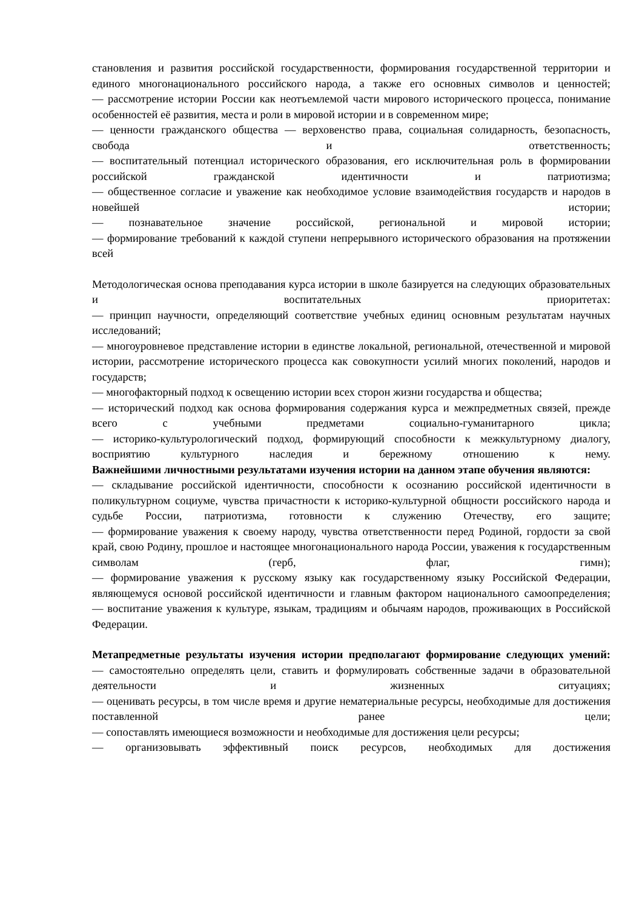становления и развития российской государственности, формирования государственной территории и единого многонационального российского народа, а также его основных символов и ценностей;
— рассмотрение истории России как неотъемлемой части мирового исторического процесса, понимание особенностей её развития, места и роли в мировой истории и в современном мире;
— ценности гражданского общества — верховенство права, социальная солидарность, безопасность, свобода и ответственность;
— воспитательный потенциал исторического образования, его исключительная роль в формировании российской гражданской идентичности и патриотизма;
— общественное согласие и уважение как необходимое условие взаимодействия государств и народов в новейшей истории;
— познавательное значение российской, региональной и мировой истории;
— формирование требований к каждой ступени непрерывного исторического образования на протяжении всей
Методологическая основа преподавания курса истории в школе базируется на следующих образовательных и воспитательных приоритетах:
— принцип научности, определяющий соответствие учебных единиц основным результатам научных исследований;
— многоуровневое представление истории в единстве локальной, региональной, отечественной и мировой истории, рассмотрение исторического процесса как совокупности усилий многих поколений, народов и государств;
— многофакторный подход к освещению истории всех сторон жизни государства и общества;
— исторический подход как основа формирования содержания курса и межпредметных связей, прежде всего с учебными предметами социально-гуманитарного цикла;
— историко-культурологический подход, формирующий способности к межкультурному диалогу, восприятию культурного наследия и бережному отношению к нему.
Важнейшими личностными результатами изучения истории на данном этапе обучения являются:
— складывание российской идентичности, способности к осознанию российской идентичности в поликультурном социуме, чувства причастности к историко-культурной общности российского народа и судьбе России, патриотизма, готовности к служению Отечеству, его защите;
— формирование уважения к своему народу, чувства ответственности перед Родиной, гордости за свой край, свою Родину, прошлое и настоящее многонационального народа России, уважения к государственным символам (герб, флаг, гимн);
— формирование уважения к русскому языку как государственному языку Российской Федерации, являющемуся основой российской идентичности и главным фактором национального самоопределения;
— воспитание уважения к культуре, языкам, традициям и обычаям народов, проживающих в Российской Федерации.
Метапредметные результаты изучения истории предполагают формирование следующих умений:
— самостоятельно определять цели, ставить и формулировать собственные задачи в образовательной деятельности и жизненных ситуациях;
— оценивать ресурсы, в том числе время и другие нематериальные ресурсы, необходимые для достижения поставленной ранее цели;
— сопоставлять имеющиеся возможности и необходимые для достижения цели ресурсы;
— организовывать эффективный поиск ресурсов, необходимых для достижения